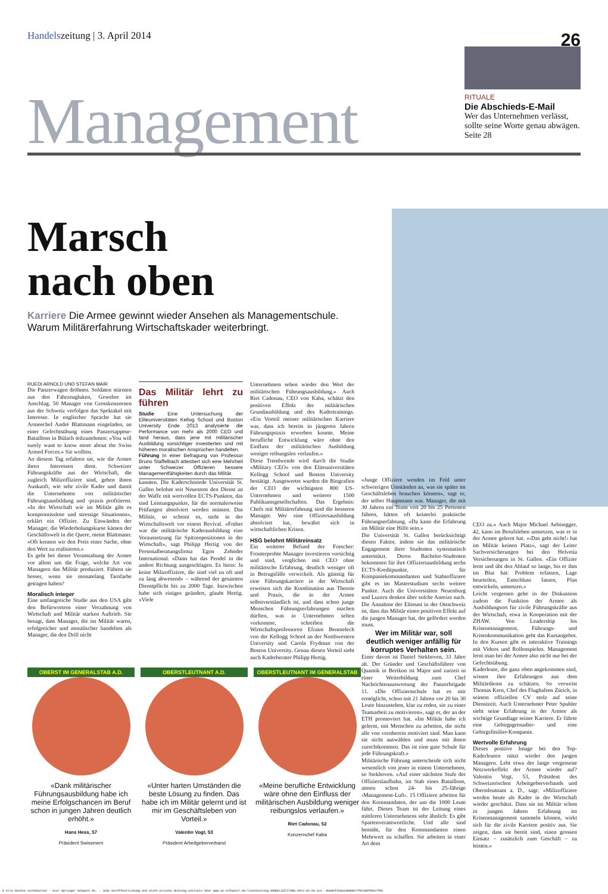Handelszeitung | 3. April 2014 26
RITUALE
Die Abschieds-E-Mail
Wer das Unternehmen verlässt, sollte seine Worte genau abwägen. Seite 28
Management
Marsch
nach oben
Karriere Die Armee gewinnt wieder Ansehen als Managementschule. Warum Militärerfahrung Wirtschaftskader weiterbringt.
RUEDI ARNOLD UND STEFAN MAIR
Die Panzerwagen dröhnen. Soldaten stürmen aus den Fahrzeugluken, Gewehre im Anschlag. 50 Manager von Grosskonzernen aus der Schweiz verfolgen das Spektakel mit Interesse. In englischer Sprache hat sie Armeechef André Blattmann eingeladen, an einer Gefechtsübung eines Panzersappeur-Bataillons in Bülach teilzunehmen: «You will surely want to know more about the Swiss Armed Forces.» Sie wollten.
An diesem Tag erfahren sie, wie die Armee ihren Interessen dient. Schweizer Führungskräfte aus der Wirtschaft, die zugleich Milizoffiziere sind, geben ihnen Auskunft, wie sehr zivile Kader und damit die Unternehmen von militärischer Führungsausbildung und -praxis profitieren. «In der Wirtschaft wie im Militär gibt es kompromisslose und stressige Situationen», erklärt ein Offizier. Zu Einwänden der Manager, die Wiederholungskurse kämen der Geschäftswelt in die Quere, meint Blattmann: «Oft kennen wir den Preis einer Sache, ohne den Wert zu realisieren.»
Es geht bei dieser Veranstaltung der Armee vor allem um die Frage, welche Art von Managern das Militär produziert. Führen sie besser, wenn sie monatelang Tarnfarbe getragen haben?
Moralisch integer
Eine umfangreiche Studie aus den USA gibt den Befürwortern einer Verzahnung von Wirtschaft und Militär starken Auftrieb. Sie besagt, dass Manager, die im Militär waren, erfolgreicher und moralischer handelten als Manager, die den Drill nicht
Das Militär lehrt zu führen
Studie Eine Untersuchung der Eliteuniversitäten Kellog School und Boston University Ende 2013 analysierte die Performance von mehr als 2000 CEO und fand heraus, dass jene mit militärischer Ausbildung vorsichtiger investierten und mit höheren moralischen Ansprüchen handelten.
Führung In einer Befragung von Professor Bruno Staffelbach attestiert sich eine Mehrheit unter Schweizer Offizieren bessere Managementfähigkeiten durch das Militär.
kannten. Die Kaderschmiede Universität St. Gallen belohnt seit Neuestem den Dienst an der Waffe mit wertvollen ECTS-Punkten, das sind Leistungspunkte, für die normalerweise Prüfungen absolviert werden müssen. Das Militär, so scheint es, steht in der Wirtschaftswelt vor einem Revival. «Früher war die militärische Kaderausbildung eine Voraussetzung für Spitzenpositionen in der Wirtschaft», sagt Philipp Hertig von der Personalberatungsfirma Egon Zehnder International. «Dann hat das Pendel in die andere Richtung ausgeschlagen. Es hiess: Ja keine Milizoffiziere, die sind viel zu oft und zu lang abwesend» – während der gesamten Dienstpflicht bis zu 2000 Tage. Inzwischen habe sich einiges geändert, glaubt Hertig. «Viele
Unternehmen sehen wieder den Wert der militärischen Führungsausbildung.» Auch Riet Cadonau, CEO von Kaba, schätzt den positiven Effekt der militärischen Grundausbildung und des Kadertrainings. «Ein Vorteil meiner militärischen Karriere war, dass ich bereits in jüngeren Jahren Führungspraxis erwerben konnte. Meine berufliche Entwicklung wäre ohne den Einfluss der militärischen Ausbildung weniger reibungslos verlaufen.»
Diese Trendwende wird durch die Studie «Military CEO» von den Eliteuniversitäten Kellogg School und Boston University bestätigt. Ausgewertet wurden die Biografien der CEO der wichtigsten 800 US-Unternehmen und weiterer 1500 Publikumsgesellschaften. Das Ergebnis: Chefs mit Militärerfahrung sind die besseren Manager. Wer eine Offiziersausbildung absolviert hat, bewährt sich in wirtschaftlichen Krisen.
HSG belohnt Militäreinsatz
Ein weiterer Befund der Forscher: Fronterprobte Manager investieren vorsichtig und sind, verglichen mit CEO ohne militärische Erfahrung, deutlich weniger oft in Betrugsfälle verwickelt. Als günstig für eine Führungskarriere in der Wirtschaft erweisen sich die Kombination aus Theorie und Praxis, die in der Armee selbstverständlich ist, und dass schon junge Menschen Führungserfahrungen machen dürften, was in Unternehmen selten vorkomme, schreiben die Wirtschaftsprofessoren Efraim Benmelech von der Kellogg School an der Northwestern University und Carola Frydman von der Boston University. Genau diesen Vorteil sieht auch Kaderberater Philipp Hertig.
«Junge Offiziere wenden im Feld unter schwierigen Umständen an, was sie später im Geschäftsleben brauchen können», sagt er, der selber Hauptmann war. Manager, die mit 30 Jahren ein Team von 20 bis 25 Personen führen, hätten oft keinerlei praktische Führungserfahrung. «Da kann die Erfahrung im Militär eine Hilfe sein.»
Die Universität St. Gallen berücksichtigt diesen Faktor, indem sie das militärische Engagement ihrer Studenten systematisch unterstützt. Deren Bachelor-Studenten bekommen für ihre Offiziersausbildung sechs ECTS-Kreditpunkte, für Kompaniekommandanten und Stabsoffiziere gibt es im Masterstudium sechs weitere Punkte. Auch die Universitäten Neuenburg und Luzern denken über solche Anreize nach. Die Annahme der Eliteuni in der Ostschweiz ist, dass das Militär einen positiven Effekt auf die jungen Manager hat, der gefördert werden muss.
Wer im Militär war, soll deutlich weniger anfällig für korruptes Verhalten sein.
Einer davon ist Daniel Stekhoven, 33 Jahre alt. Der Gründer und Geschäftsführer von Quantik in Berikon ist Major und zurzeit in einer Weiterbildung zum Chef Nachrichtenauswertung der Panzerbrigade 11. «Die Offiziersschule hat es mir ermöglicht, schon mit 21 Jahren vor 20 bis 30 Leute hinzustehen, klar zu reden, sie zu einer Teamarbeit zu motivieren», sagt er, der an der ETH promoviert hat. «Im Militär habe ich gelernt, mit Menschen zu arbeiten, die nicht alle von vornherein motiviert sind. Man kann sie nicht auswählen und muss mit ihnen zurechtkommen. Das ist eine gute Schule für jede Führungskraft.»
Militärische Führung unterscheide sich nicht wesentlich von jener in einem Unternehmen, so Stekhoven. «Auf einer nächsten Stufe der Offizierslaufbahn, im Stab eines Bataillons, atmen schon 24- bis 25-Jährige ‹Management-Luft›. 15 Offiziere arbeiten für den Kommandaten, der um die 1000 Leute führt. Dieses Team ist der Leitung eines mittleren Unternehmens sehr ähnlich: Es gibt Spartenverantwortliche. Und alle sind bemüht, für den Kommandanten einen Mehrwert zu schaffen. Sie arbeiten in einer Art dem
CEO zu.» Auch Major Michael Aebisegger, 42, kann im Berufsleben umsetzen, was er in der Armee gelernt hat. «‹Das geht nicht!› hat im Militär keinen Platz», sagt der Leiter Sachversicherungen bei den Helvetia Versicherungen in St. Gallen. «Ein Offizier lernt und übt den Ablauf so lange, bis er ihm im Blut hat: Problem erfassen, Lage beurteilen, Entschluss fassen, Plan entwickeln, umsetzen.»
Leicht vergessen gehe in der Diskussion zudem die Funktion der Armee als Ausbildungsort für zivile Führungskräfte aus der Wirtschaft, etwa in Kooperation mit der ZHAW. Von Leadership bis Krisenmanagement, Führungs- und Krisenkommunikation geht das Kursangebot. In den Kursen gibt es interaktive Trainings mit Videos und Rollenspielen. Management lernt man bei der Armee also nicht nur bei der Gefechtsübung.
Kaderleute, die ganz oben angekommen sind, wissen ihre Erfahrungen aus dem Militärdienst zu schätzen. So verweist Thomas Kern, Chef des Flughafens Zürich, in seinem offiziellen CV stolz auf seine Dienstzeit. Auch Unternehmer Peter Spuhler sieht seine Erfahrung in der Armee als wichtige Grundlage seiner Karriere. Er führte eine Gebirgsgrenadier- und eine Gebirgsfüsilier-Kompanie.
Wertvolle Erfahrung
Dieses positive Image bei den Top-Kaderleuten nützt wieder den jungen Managern. Lebt etwa der lange vergessene Netzwerkeffekt der Armee wieder auf? Valentin Vogt, 53, Präsident des Schweizerischen Arbeitgeberverbands und Oberstleutnant a. D., sagt: «Milizoffiziere werden heute als Kader in der Wirtschaft wieder geschätzt. Dass sie im Militär schon in jungen Jahren Erfahrung im Krisenmanagement sammeln können, wirkt sich für die zivile Karriere positiv aus. Sie zeigen, dass sie bereit sind, einen grossen Einsatz – zusätzlich zum Geschäft – zu leisten.»
OBERST IM GENERALSTAB A.D.
«Dank militärischer Führungsausbildung habe ich meine Erfolgschancen im Beruf schon in jungen Jahren deutlich erhöht.»
Hans Hess, 57
Präsident Swissmem
OBERSTLEUTNANT A.D.
«Unter harten Umständen die beste Lösung zu finden. Das habe ich im Militär gelernt und ist mir im Geschäftsleben von Vorteil.»
Valentin Vogt, 53
Präsident Arbeitgeberverband
OBERSTLEUTNANT IM GENERALSTAB
«Meine berufliche Entwicklung wäre ohne den Einfluss der militärischen Ausbildung weniger reibungslos verlaufen.»
Riet Cadonau, 52
Konzernchef Kaba
© Alle Rechte vorbehalten - Axel Springer Schweiz AG. - Jede Veröffentlichung und nicht-private Nutzung exklusiv über www.as-infopool.de/lizenzierung HANDELSZEITUNG-2014-04-03-tui- d9ddef458a1d000047f02300f0847f06